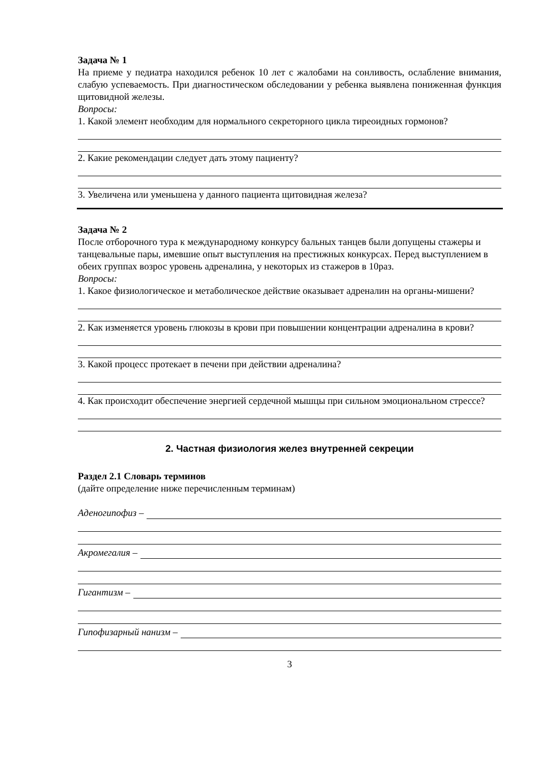Задача № 1
На приеме у педиатра находился ребенок 10 лет с жалобами на сонливость, ослабление внимания, слабую успеваемость. При диагностическом обследовании у ребенка выявлена пониженная функция щитовидной железы.
Вопросы:
1. Какой элемент необходим для нормального секреторного цикла тиреоидных гормонов?
2. Какие рекомендации следует дать этому пациенту?
3. Увеличена или уменьшена у данного пациента щитовидная железа?
Задача № 2
После отборочного тура к международному конкурсу бальных танцев были допущены стажеры и танцевальные пары, имевшие опыт выступления на престижных конкурсах. Перед выступлением в обеих группах возрос уровень адреналина, у некоторых из стажеров в 10раз.
Вопросы:
1. Какое физиологическое и метаболическое действие оказывает адреналин на органы-мишени?
2. Как изменяется уровень глюкозы в крови при повышении концентрации адреналина в крови?
3. Какой процесс протекает в печени при действии адреналина?
4. Как происходит обеспечение энергией сердечной мышцы при сильном эмоциональном стрессе?
2. Частная физиология желез внутренней секреции
Раздел 2.1 Словарь терминов
(дайте определение ниже перечисленным терминам)
Аденогипофиз –
Акромегалия –
Гигантизм –
Гипофизарный нанизм –
3